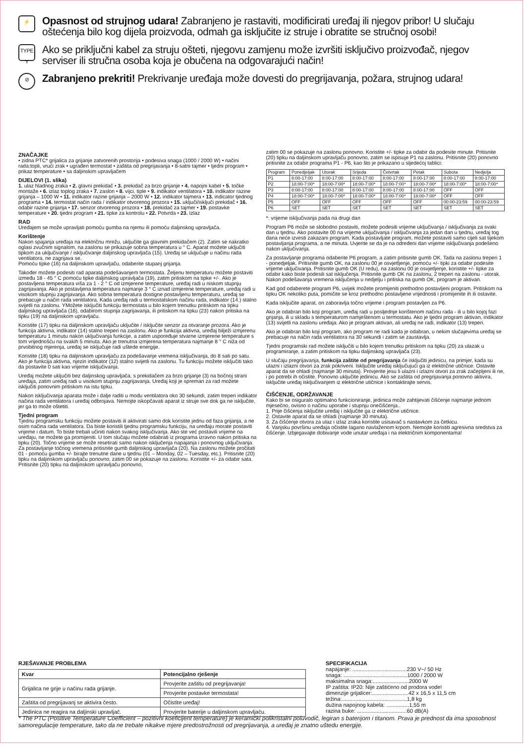⚡
Opasnost od strujnog udara! Zabranjeno je rastaviti, modificirati uređaj ili njegov pribor! U slučaju oštećenja bilo kog dijela proizvoda, odmah ga isključite iz struje i obratite se stručnoj osobi!
TYPE Y
Ako se priključni kabel za struju ošteti, njegovu zamjenu može izvršiti isključivo proizvođač, njegov serviser ili stručna osoba koja je obučena na odgovarajući način!
⊘
Zabranjeno prekriti! Prekrivanje uređaja može dovesti do pregrijavanja, požara, strujnog udara!
ZNAČAJKE
• zidna PTC* grijalica za grijanje zatvorenih prostorija • podesiva snaga (1000 / 2000 W) • načini rada:topli, vrući zrak • ugrađen termostat • zaštita od pregrijavanja • 8-satni tajmer • tjedni program • prikaz temperature • sa daljinskim upravljačem
DIJELOVI (1. slika)
1. ulaz hladnog zraka • 2. glavni prekidač • 3. prekidač za brzo grijanje • 4. napojni kabel • 5. točke montaže • 6. izlaz toplog zraka • 7. zaslon • 8. vijci, tiple • 9. indikator ventilatora • 10. indikator razine grijanja – 1000 W • 11. indikator razine grijanja – 2000 W • 12. indikator tajmera • 13. indicator tjednog programa • 14. termostat način rada / indikator otvorenog prozora • 15. uključi/isključi prekidač • 16. odabir razine grijanja • 17. senzor otvorenog prozora • 18. prekidač za tajmer • 19. postavke temperature • 20. tjedni program • 21. tipke za kontrolu • 22. Potvrda • 23. Izlaz
RAD
Uređajem se može upravljati pomoću gumba na njemu ili pomoću daljinskog upravljača.
Korištenje
Nakon spajanja uređaja na električnu mrežu, uključite ga glavnim prekidačem (2). Zatim se nakratko oglasi zvučnim signalom, na zaslonu se prikazuje sobna temperatura u ° C. Aparat možete uključiti tipkom za uključivanje / isključivanje daljinskog upravljača (15). Uređaj se uključuje u načinu rada ventilatora, ne zagrijava se.
Pomoću tipke (16) na daljinskom upravljaču, odaberite stupanj grijanja.
Također možete podesiti rad aparata podešavanjem termostata. Željenu temperaturu možete postaviti između 18 - 45 ° C pomoću tipke daljinskog upravljača (19), zatim pritiskom na tipke +/-. Ako je postavljena temperatura viša za 1 - 2 ° C od izmjerene temperature, uređaj radi u niskom stupnju zagrijavanja. Ako je postavljena temperatura najmanje 3 ° C iznad izmjerene temperature, uređaj radi u visokom stupnju zagrijavanja. Ako sobna temperatura dostigne postavljenu temperaturu, uređaj se prebacuje u način rada ventilatora. Kada uređaj radi u termostatskom načinu rada, indikator (14.) stalno svijetli na zaslonu. YMožete isključiti funkciju termostata u bilo kojem trenutku pritiskom na tipku daljinskog upravljača (16), odabirom stupnja zagrijavanja, ili pritiskom na tipku (23) nakon pritiska na tipku (19) na daljinskom upravljaču.
Koristite (17) tipku na daljinskom upravljaču uključite / isključite senzor za otvaranje prozora. Ako je funkcija aktivna, indikator (14) stalno treperi na zaslonu. Ako je funkcija aktivna, uređaj bilježi izmjerenu temperaturu 1 minutu nakon uključivanja funkcije, a zatim uspoređuje stvarne izmjerene temperature s tom vrijednošću na svakih 5 minuta. Ako je trenutna izmjerena temperatura najmanje 8 ° C niža od prvobitnog mjerenja, uređaj se isključuje radi uštede energije.
Koristite (18) tipku na daljinskom upravljaču za podešavanje vremena isključivanja, do 8 sati po satu. Ako je funkcija aktivna, njezin indikator (12) stalno svijetli na zaslonu. Tu funkciju možete isključiti tako da postavite 0 sati kao vrijeme isključivanja.
Uređaj možete uključiti bez daljinskog upravljača, s prekidačem za brzo grijanje (3) na bočnoj strani uređaja, zatim uređaj radi u visokom stupnju zagrijavanja. Uređaj koji je spreman za rad možete isključiti ponovnim pritiskom na istu tipku.
Nakon isključivanja aparata može i dalje raditi u modu ventilatora oko 30 sekundi, zatim treperi indikator načina rada ventilatora i uređaj odbrojava. Nemojte iskopčavati aparat iz struje sve dok ga ne isključite, jer ga to može oštetiti.
Tjedni program
Tjednu programsku funkciju možete postaviti ili aktivirati samo dok koristite jednu od faza grijanja, a ne osim načina rada ventilatora. Da biste koristili tjednu programsku funkciju, na uređaju morate postaviti vrijeme i datum. To biste trebali učiniti nakon svakog isključivanja. Ako ste već postavili vrijeme na uređaju, ne možete ga promijeniti. U tom slučaju možete odabrati iz programa izravno nakon pritiska na tipku (20). Točno vrijeme se može resetirati samo nakon isključenja napajanja i ponovnog uključivanja. Za postavljanje točnog vremena pritisnite gumb daljinskog upravljača (20). Na zaslonu možete pročitati 01 - pomoću gumba +/- birajte trenutne dane u tjednu (01 – Monday, 02 – Tuesday, etc.). Pritisnite (20) tipku na daljinskom upravljaču ponovno, zatim 00 se pokazuje na zaslonu. Koristite +/- za odabir sata. Pritisnite (20) tipku na daljinskom upravljaču ponovno,
zatim 00 se pokazuje na zaslonu ponovno. Koristite +/- tipke za odabir da podesite minute. Pritisnite (20) tipku na daljinskom upravljaču ponovno, zatim se ispisuje P1 na zaslonu. Pritisnite (20) ponovno pritisnite za odabir programa P1 - P6, kao što je prikazano u sljedećoj tablici:
| Program | Ponedjeljak | Utorak | Srijeda | Četvrtak | Petak | Subota | Nedjelja |
| --- | --- | --- | --- | --- | --- | --- | --- |
| P1 | 8:00-17:00 | 8:00-17:00 | 8:00-17:00 | 8:00-17:00 | 8:00-17:00 | 8:00-17:00 | 8:00-17:00 |
| P2 | 18:00-7:00* | 18:00-7:00* | 18:00-7:00* | 18:00-7:00* | 18:00-7:00* | 18:00-7:00* | 18:00-7:00* |
| P3 | 8:00-17:00 | 8:00-17:00 | 8:00-17:00 | 8:00-17:00 | 8:00-17:00 | OFF | OFF |
| P4 | 18:00-7:00* | 18:00-7:00* | 18:00-7:00* | 18:00-7:00* | 18:00-7:00* | OFF | OFF |
| P5 | OFF | OFF | OFF | OFF | OFF | 00:00-23:59 | 00:00-23:59 |
| P6 | SET | SET | SET | SET | SET | SET | SET |
*: vrijeme isključivanja pada na drugi dan
Program P6 može se slobodno postaviti, možete podesiti vrijeme uključivanja / isključivanja za svaki dan u tjednu. Ako postavite 00 na vrijeme uključivanja / isključivanja za jedan dan u tjednu, uređaj tog dana neće izvesti zakazani program. Kada postavljate program, možete postaviti samo cijeli sat tijekom postavljanja programa, a ne minuta. Uvjerite se da je na određeni dan vrijeme isključivanja podešeno nakon uključivanja.
Za postavljanje programa odaberite P6 program, a zatim pritisnite gumb OK. Tada na zaslonu treperi 1 - ponedjeljak. Pritisnite gumb OK, na zaslonu 00 je osvjetljenje, pomoću +/- tipki za odabir podesite vrijeme uključivanja. Pritisnite gumb OK (U redu), na zaslonu 00 je osvjetljenje, koristite +/- tipke za odabir kako biste podesili sat isključenja. Pritisnite gumb OK na zaslonu, 2 treperi na zaslonu - utorak. Nakon podešavanja vremena isključenja u nedjelju i pritiska na gumb OK, program je aktivan.
Kad god odaberete program P6, uvijek možete promijeniti prethodno postavljeni program. Pritiskom na tipku OK nekoliko puta, pomičite se kroz prethodno postavljene vrijednosti i promijenite ih ili ostavite.
Kada isključite aparat, on zaboravlja točno vrijeme i program postavljen za P6.
Ako je odabran bilo koji program, uređaj radi u posljednje korištenom načinu rada - ili u bilo kojoj fazi grijanja, ili u skladu s temperaturom namještenom u termostatu. Ako je tjedni program aktivan, indikator (13) svijetli na zaslonu uređaja. Ako je program aktivan, ali uređaj ne radi, indikator (13) treperi.
Ako je odabran bilo koji program, ako program ne radi kada je odabran, u nekim slučajevima uređaj se prebacuje na način rada ventilatora na 30 sekundi i zatim se zaustavlja.
Tjedni programski rad možete isključiti u bilo kojem trenutku pritiskom na tipku (20) za ulazak u programiranje, a zatim pritiskom na tipku daljinskog upravljača (23).
U slučaju pregrijavanja, funkcija zaštite od pregrijavanja će isključiti jedinicu, na primjer, kada su ulazni i izlazni otvori za zrak pokriveni. Isključite uređaj isključujući ga iz električne utičnice. Ostavite aparat da se ohladi (najmanje 30 minuta). Provjerite jesu li ulazni i izlazni otvori za zrak začepljeni ili ne, i po potrebi ih očistite. Ponovno uključite jedinicu. Ako se zaštita od pregrijavanja ponovno aktivira, isključite uređaj isključivanjem iz električne utičnice i kontaktirajte servis.
ČIŠĆENJE, ODRŽAVANJE
Kako bi se osiguralo optimalno funkcioniranje, jedinica može zahtijevati čišćenje najmanje jednom mjesečno, ovisno o načinu uporabe i stupnju onečišćenja..
1. Prije čišćenja isključite uređaj i isključite ga iz električne utičnice.
2. Ostavite aparat da se ohladi (najmanje 30 minuta).
3. Za čišćenje otvora za ulaz i izlaz zraka koristite usisavač s nastavkom za četkicu.
4. Vanjsku površinu uređaja očistite lagano navlaženom krpom. Nemojte koristiti agresivna sredstva za čišćenje. Izbjegavajte dobivanje vode unutar uređaja i na električnim komponentama!
RJEŠAVANJE PROBLEMA
| Kvar | Potencijalno rješenje |
| --- | --- |
| Grijalica ne grije u načinu rada grijanje. | Provjerite zaštitu od pregrijavanja! |
| | Provjerite postavke termostata! |
| Zaštita od pregrijavanj se aktivira često. | Očistite uređaj! |
| Jedinica ne reagira na daljinski upravljač. | Provjerite baterije u daljinskom upravljaču. |
SPECIFIKACIJA
napajanje: ....................................230 V~/ 50 Hz
snaga: ..........................................1000 / 2000 W
maksimalna snaga:........................2000 W
IP zaštita: IP20: Nije zaštićeno od prodora vode!
dimenzije grijalicer:........................42 x 16,5 x 11,5 cm
težina:...........................................1,8 kg
dužina napojnog kabela: ...............1,55 m
razina buke: .................................60 dB(A)
* The PTC (Positive Temperature Coefficient – pozitivni koeficijent temperature) je keramički polikristalni poluvodič, legiran s baterijom i titanom. Prava je prednost da ima sposobnost samoregulacije temperature, tako da ne trebate nikakve mjere predostrožnosti od pregrijavanja, a uređaj je znatno uštedu energije.